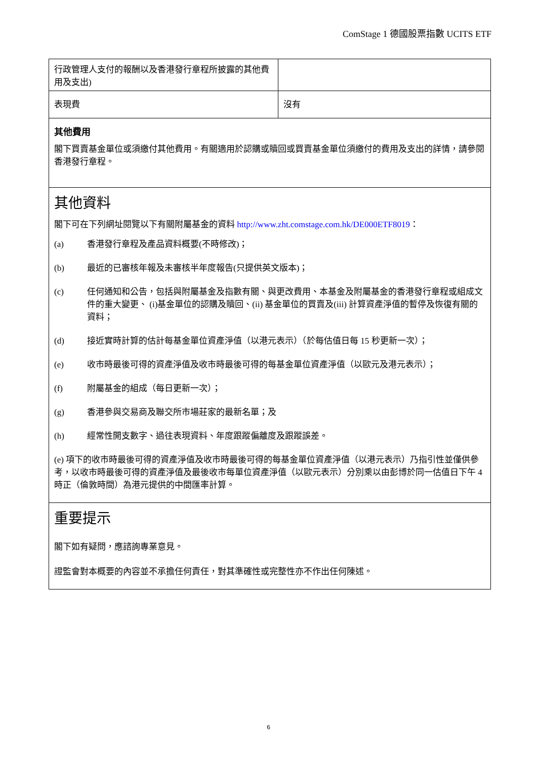ComStage 1 德國股票指數 UCITS ETF
| 行政管理人支付的報酬以及香港發行章程所披露的其他費用及支出) | |
| 表現費 | 沒有 |
其他費用
閣下買賣基金單位或須繳付其他費用。有關適用於認購或贖回或買賣基金單位須繳付的費用及支出的詳情，請參閱香港發行章程。
其他資料
閣下可在下列網址閱覽以下有關附屬基金的資料 http://www.zht.comstage.com.hk/DE000ETF8019：
(a) 香港發行章程及產品資料概要(不時修改)；
(b) 最近的已審核年報及未審核半年度報告(只提供英文版本)；
(c) 任何通知和公告，包括與附屬基金及指數有關、與更改費用、本基金及附屬基金的香港發行章程或組成文件的重大變更、 (i)基金單位的認購及贖回、(ii) 基金單位的買賣及(iii) 計算資產淨值的暫停及恢復有關的資料；
(d) 接近實時計算的估計每基金單位資產淨值（以港元表示）（於每估值日每 15 秒更新一次）；
(e) 收市時最後可得的資產淨值及收市時最後可得的每基金單位資產淨值（以歐元及港元表示）；
(f) 附屬基金的組成（每日更新一次）；
(g) 香港參與交易商及聯交所市場莊家的最新名單；及
(h) 經常性開支數字、過往表現資料、年度跟蹤偏離度及跟蹤誤差。
(e) 項下的收市時最後可得的資產淨值及收市時最後可得的每基金單位資產淨值（以港元表示）乃指引性並僅供參考，以收市時最後可得的資產淨值及最後收市每單位資產淨值（以歐元表示）分別乘以由彭博於同一估值日下午 4 時正（倫敦時間）為港元提供的中間匯率計算。
重要提示
閣下如有疑問，應諮詢專業意見。
證監會對本概要的內容並不承擔任何責任，對其準確性或完整性亦不作出任何陳述。
6